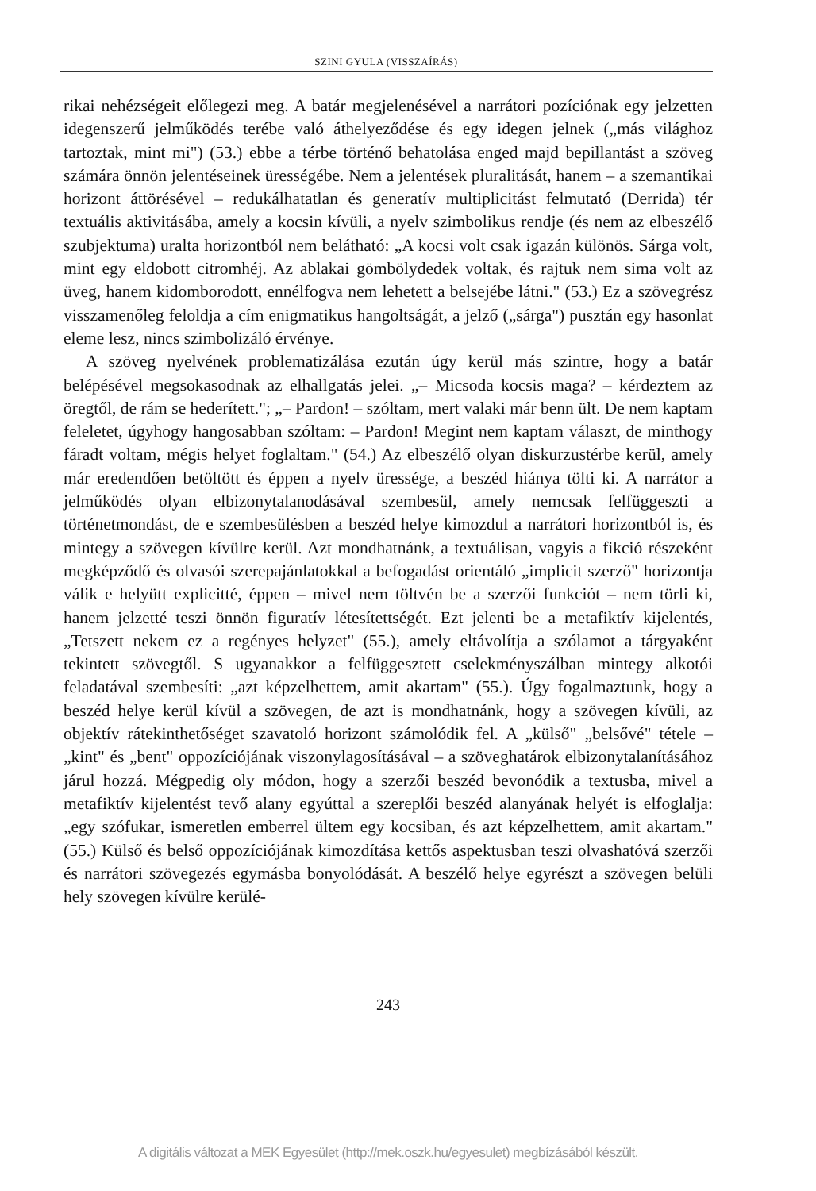SZINI GYULA (VISSZAÍRÁS)
rikai nehézségeit előlegezi meg. A batár megjelenésével a narrátori pozíciónak egy jelzetten idegenszerű jelműködés terébe való áthelyeződése és egy idegen jelnek („más világhoz tartoztak, mint mi") (53.) ebbe a térbe történő behatolása enged majd bepillantást a szöveg számára önnön jelentéseinek ürességébe. Nem a jelentések pluralitását, hanem – a szemantikai horizont áttörésével – redukálhatatlan és generatív multiplicitást felmutató (Derrida) tér textuális aktivitásába, amely a kocsin kívüli, a nyelv szimbolikus rendje (és nem az elbeszélő szubjektuma) uralta horizontból nem belátható: „A kocsi volt csak igazán különös. Sárga volt, mint egy eldobott citromhéj. Az ablakai gömbölydedek voltak, és rajtuk nem sima volt az üveg, hanem kidomborodott, ennélfogva nem lehetett a belsejébe látni." (53.) Ez a szövegrész visszamenőleg feloldja a cím enigmatikus hangoltságát, a jelző („sárga") pusztán egy hasonlat eleme lesz, nincs szimbolizáló érvénye.
A szöveg nyelvének problematizálása ezután úgy kerül más szintre, hogy a batár belépésével megsokasodnak az elhallgatás jelei. „– Micsoda kocsis maga? – kérdeztem az öregtől, de rám se hederített."; „– Pardon! – szóltam, mert valaki már benn ült. De nem kaptam feleletet, úgyhogy hangosabban szóltam: – Pardon! Megint nem kaptam választ, de minthogy fáradt voltam, mégis helyet foglaltam." (54.) Az elbeszélő olyan diskurzustérbe kerül, amely már eredendően betöltött és éppen a nyelv üressége, a beszéd hiánya tölti ki. A narrátor a jelműködés olyan elbizonytalanodásával szembesül, amely nemcsak felfüggeszti a történetmondást, de e szembesülésben a beszéd helye kimozdul a narrátori horizontból is, és mintegy a szövegen kívülre kerül. Azt mondhatnánk, a textuálisan, vagyis a fikció részeként megképződő és olvasói szerepajánlatokkal a befogadást orientáló „implicit szerző" horizontja válik e helyütt explicitté, éppen – mivel nem töltvén be a szerzői funkciót – nem törli ki, hanem jelzetté teszi önnön figuratív létesítettségét. Ezt jelenti be a metafiktív kijelentés, „Tetszett nekem ez a regényes helyzet" (55.), amely eltávolítja a szólamot a tárgyaként tekintett szövegtől. S ugyanakkor a felfüggesztett cselekményszálban mintegy alkotói feladatával szembesíti: „azt képzelhettem, amit akartam" (55.). Úgy fogalmaztunk, hogy a beszéd helye kerül kívül a szövegen, de azt is mondhatnánk, hogy a szövegen kívüli, az objektív rátekinthetőséget szavatoló horizont számolódik fel. A „külső" „belsővé" tétele – „kint" és „bent" oppozíciójának viszonylagosításával – a szöveghatárok elbizonytalanításához járul hozzá. Mégpedig oly módon, hogy a szerzői beszéd bevonódik a textusba, mivel a metafiktív kijelentést tevő alany egyúttal a szereplői beszéd alanyának helyét is elfoglalja: „egy szófukar, ismeretlen emberrel ültem egy kocsiban, és azt képzelhettem, amit akartam." (55.) Külső és belső oppozíciójának kimozdítása kettős aspektusban teszi olvashatóvá szerzői és narrátori szövegezés egymásba bonyolódását. A beszélő helye egyrészt a szövegen belüli hely szövegen kívülre kerülé-
243
A digitális változat a MEK Egyesület (http://mek.oszk.hu/egyesulet) megbízásából készült.